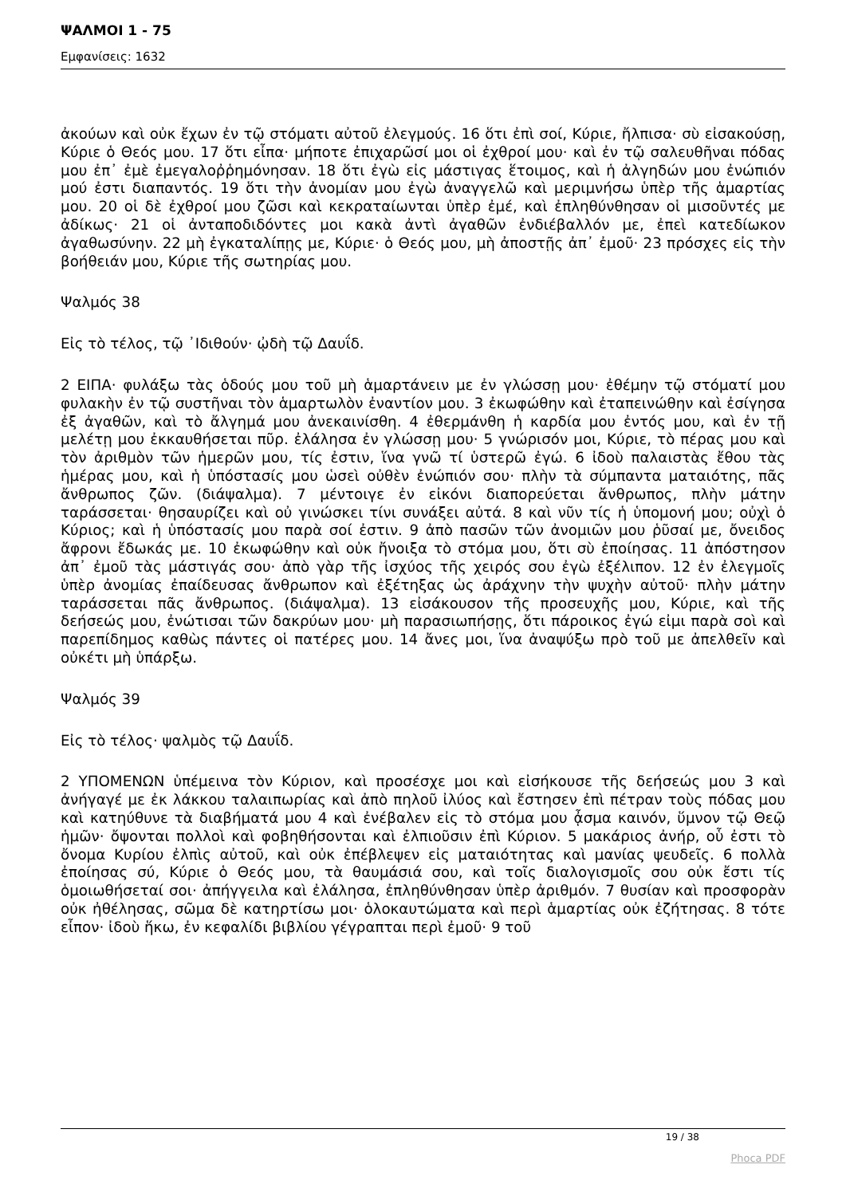ΨΑΛΜΟΙ 1 - 75
Εμφανίσεις: 1632
ἀκούων καὶ οὐκ ἔχων ἐν τῷ στόματι αὐτοῦ ἐλεγμούς. 16 ὅτι ἐπὶ σοί, Κύριε, ἤλπισα· σὺ εἰσακούσῃ, Κύριε ὁ Θεός μου. 17 ὅτι εἶπα· μήποτε ἐπιχαρῶσί μοι οἱ ἐχθροί μου· καὶ ἐν τῷ σαλευθῆναι πόδας μου ἐπ᾿ ἐμὲ ἐμεγαλοῤῥημόνησαν. 18 ὅτι ἐγὼ εἰς μάστιγας ἕτοιμος, καὶ ἡ ἀλγηδών μου ἐνώπιόν μού ἐστι διαπαντός. 19 ὅτι τὴν ἀνομίαν μου ἐγὼ ἀναγγελῶ καὶ μεριμνήσω ὑπὲρ τῆς ἁμαρτίας μου. 20 οἱ δὲ ἐχθροί μου ζῶσι καὶ κεκραταίωνται ὑπὲρ ἐμέ, καὶ ἐπληθύνθησαν οἱ μισοῦντές με ἀδίκως· 21 οἱ ἀνταποδιδόντες μοι κακὰ ἀντὶ ἀγαθῶν ἐνδιέβαλλόν με, ἐπεὶ κατεδίωκον ἀγαθωσύνην. 22 μὴ ἐγκαταλίπῃς με, Κύριε· ὁ Θεός μου, μὴ ἀποστῇς ἀπ᾿ ἐμοῦ· 23 πρόσχες εἰς τὴν βοήθειάν μου, Κύριε τῆς σωτηρίας μου.
Ψαλμός 38
Εἰς τὸ τέλος, τῷ ᾿Ιδιθούν· ᾠδὴ τῷ Δαυΐδ.
2 ΕΙΠΑ· φυλάξω τὰς ὁδούς μου τοῦ μὴ ἁμαρτάνειν με ἐν γλώσσῃ μου· ἐθέμην τῷ στόματί μου φυλακὴν ἐν τῷ συστῆναι τὸν ἁμαρτωλὸν ἐναντίον μου. 3 ἐκωφώθην καὶ ἐταπεινώθην καὶ ἐσίγησα ἐξ ἀγαθῶν, καὶ τὸ ἄλγημά μου ἀνεκαινίσθη. 4 ἐθερμάνθη ἡ καρδία μου ἐντός μου, καὶ ἐν τῇ μελέτῃ μου ἐκκαυθήσεται πῦρ. ἐλάλησα ἐν γλώσσῃ μου· 5 γνώρισόν μοι, Κύριε, τὸ πέρας μου καὶ τὸν ἀριθμὸν τῶν ἡμερῶν μου, τίς ἐστιν, ἵνα γνῶ τί ὑστερῶ ἐγώ. 6 ἰδοὺ παλαιστὰς ἔθου τὰς ἡμέρας μου, καὶ ἡ ὑπόστασίς μου ὡσεὶ οὐθὲν ἐνώπιόν σου· πλὴν τὰ σύμπαντα ματαιότης, πᾶς ἄνθρωπος ζῶν. (διάψαλμα). 7 μέντοιγε ἐν εἰκόνι διαπορεύεται ἄνθρωπος, πλὴν μάτην ταράσσεται· θησαυρίζει καὶ οὐ γινώσκει τίνι συνάξει αὐτά. 8 καὶ νῦν τίς ἡ ὑπομονή μου; οὐχὶ ὁ Κύριος; καὶ ἡ ὑπόστασίς μου παρὰ σοί ἐστιν. 9 ἀπὸ πασῶν τῶν ἀνομιῶν μου ῥῦσαί με, ὄνειδος ἄφρονι ἔδωκάς με. 10 ἐκωφώθην καὶ οὐκ ἤνοιξα τὸ στόμα μου, ὅτι σὺ ἐποίησας. 11 ἀπόστησον ἀπ᾿ ἐμοῦ τὰς μάστιγάς σου· ἀπὸ γὰρ τῆς ἰσχύος τῆς χειρός σου ἐγὼ ἐξέλιπον. 12 ἐν ἐλεγμοῖς ὑπὲρ ἀνομίας ἐπαίδευσας ἄνθρωπον καὶ ἐξέτηξας ὡς ἀράχνην τὴν ψυχὴν αὐτοῦ· πλὴν μάτην ταράσσεται πᾶς ἄνθρωπος. (διάψαλμα). 13 εἰσάκουσον τῆς προσευχῆς μου, Κύριε, καὶ τῆς δεήσεώς μου, ἐνώτισαι τῶν δακρύων μου· μὴ παρασιωπήσῃς, ὅτι πάροικος ἐγώ εἰμι παρὰ σοὶ καὶ παρεπίδημος καθὼς πάντες οἱ πατέρες μου. 14 ἄνες μοι, ἵνα ἀναψύξω πρὸ τοῦ με ἀπελθεῖν καὶ οὐκέτι μὴ ὑπάρξω.
Ψαλμός 39
Εἰς τὸ τέλος· ψαλμὸς τῷ Δαυΐδ.
2 ΥΠΟΜΕΝΩΝ ὑπέμεινα τὸν Κύριον, καὶ προσέσχε μοι καὶ εἰσήκουσε τῆς δεήσεώς μου 3 καὶ ἀνήγαγέ με ἐκ λάκκου ταλαιπωρίας καὶ ἀπὸ πηλοῦ ἰλύος καὶ ἔστησεν ἐπὶ πέτραν τοὺς πόδας μου καὶ κατηύθυνε τὰ διαβήματά μου 4 καὶ ἐνέβαλεν εἰς τὸ στόμα μου ᾆσμα καινόν, ὕμνον τῷ Θεῷ ἡμῶν· ὄψονται πολλοὶ καὶ φοβηθήσονται καὶ ἐλπιοῦσιν ἐπὶ Κύριον. 5 μακάριος ἀνήρ, οὗ ἐστι τὸ ὄνομα Κυρίου ἐλπὶς αὐτοῦ, καὶ οὐκ ἐπέβλεψεν εἰς ματαιότητας καὶ μανίας ψευδεῖς. 6 πολλὰ ἐποίησας σύ, Κύριε ὁ Θεός μου, τὰ θαυμάσιά σου, καὶ τοῖς διαλογισμοῖς σου οὐκ ἔστι τίς ὁμοιωθήσεταί σοι· ἀπήγγειλα καὶ ἐλάλησα, ἐπληθύνθησαν ὑπὲρ ἀριθμόν. 7 θυσίαν καὶ προσφορὰν οὐκ ἠθέλησας, σῶμα δὲ κατηρτίσω μοι· ὁλοκαυτώματα καὶ περὶ ἁμαρτίας οὐκ ἐζήτησας. 8 τότε εἶπον· ἰδοὺ ἥκω, ἐν κεφαλίδι βιβλίου γέγραπται περὶ ἐμοῦ· 9 τοῦ
19 / 38
Phoca PDF